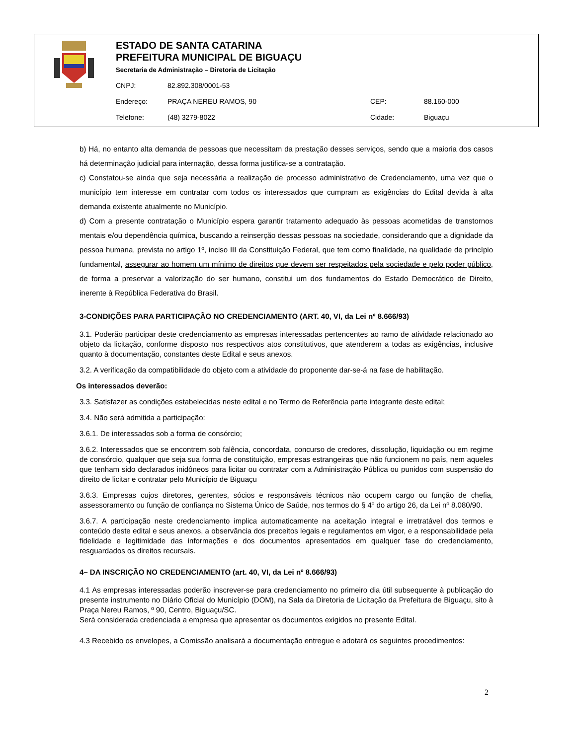ESTADO DE SANTA CATARINA
PREFEITURA MUNICIPAL DE BIGUAÇU
Secretaria de Administração – Diretoria de Licitação
| CNPJ: | 82.892.308/0001-53 | | |
| Endereço: | PRAÇA NEREU RAMOS, 90 | CEP: | 88.160-000 |
| Telefone: | (48) 3279-8022 | Cidade: | Biguaçu |
b) Há, no entanto alta demanda de pessoas que necessitam da prestação desses serviços, sendo que a maioria dos casos há determinação judicial para internação, dessa forma justifica-se a contratação.
c) Constatou-se ainda que seja necessária a realização de processo administrativo de Credenciamento, uma vez que o município tem interesse em contratar com todos os interessados que cumpram as exigências do Edital devida à alta demanda existente atualmente no Município.
d) Com a presente contratação o Município espera garantir tratamento adequado às pessoas acometidas de transtornos mentais e/ou dependência química, buscando a reinserção dessas pessoas na sociedade, considerando que a dignidade da pessoa humana, prevista no artigo 1º, inciso III da Constituição Federal, que tem como finalidade, na qualidade de princípio fundamental, assegurar ao homem um mínimo de direitos que devem ser respeitados pela sociedade e pelo poder público, de forma a preservar a valorização do ser humano, constitui um dos fundamentos do Estado Democrático de Direito, inerente à República Federativa do Brasil.
3-CONDIÇÕES PARA PARTICIPAÇÃO NO CREDENCIAMENTO (ART. 40, VI, da Lei nº 8.666/93)
3.1. Poderão participar deste credenciamento as empresas interessadas pertencentes ao ramo de atividade relacionado ao objeto da licitação, conforme disposto nos respectivos atos constitutivos, que atenderem a todas as exigências, inclusive quanto à documentação, constantes deste Edital e seus anexos.
3.2. A verificação da compatibilidade do objeto com a atividade do proponente dar-se-á na fase de habilitação.
Os interessados deverão:
3.3. Satisfazer as condições estabelecidas neste edital e no Termo de Referência parte integrante deste edital;
3.4. Não será admitida a participação:
3.6.1. De interessados sob a forma de consórcio;
3.6.2. Interessados que se encontrem sob falência, concordata, concurso de credores, dissolução, liquidação ou em regime de consórcio, qualquer que seja sua forma de constituição, empresas estrangeiras que não funcionem no país, nem aqueles que tenham sido declarados inidôneos para licitar ou contratar com a Administração Pública ou punidos com suspensão do direito de licitar e contratar pelo Município de Biguaçu
3.6.3. Empresas cujos diretores, gerentes, sócios e responsáveis técnicos não ocupem cargo ou função de chefia, assessoramento ou função de confiança no Sistema Único de Saúde, nos termos do § 4º do artigo 26, da Lei nº 8.080/90.
3.6.7. A participação neste credenciamento implica automaticamente na aceitação integral e irretratável dos termos e conteúdo deste edital e seus anexos, a observância dos preceitos legais e regulamentos em vigor, e a responsabilidade pela fidelidade e legitimidade das informações e dos documentos apresentados em qualquer fase do credenciamento, resguardados os direitos recursais.
4– DA INSCRIÇÃO NO CREDENCIAMENTO (art. 40, VI, da Lei nº 8.666/93)
4.1 As empresas interessadas poderão inscrever-se para credenciamento no primeiro dia útil subsequente à publicação do presente instrumento no Diário Oficial do Município (DOM), na Sala da Diretoria de Licitação da Prefeitura de Biguaçu, sito à Praça Nereu Ramos, º 90, Centro, Biguaçu/SC.
Será considerada credenciada a empresa que apresentar os documentos exigidos no presente Edital.
4.3 Recebido os envelopes, a Comissão analisará a documentação entregue e adotará os seguintes procedimentos:
2